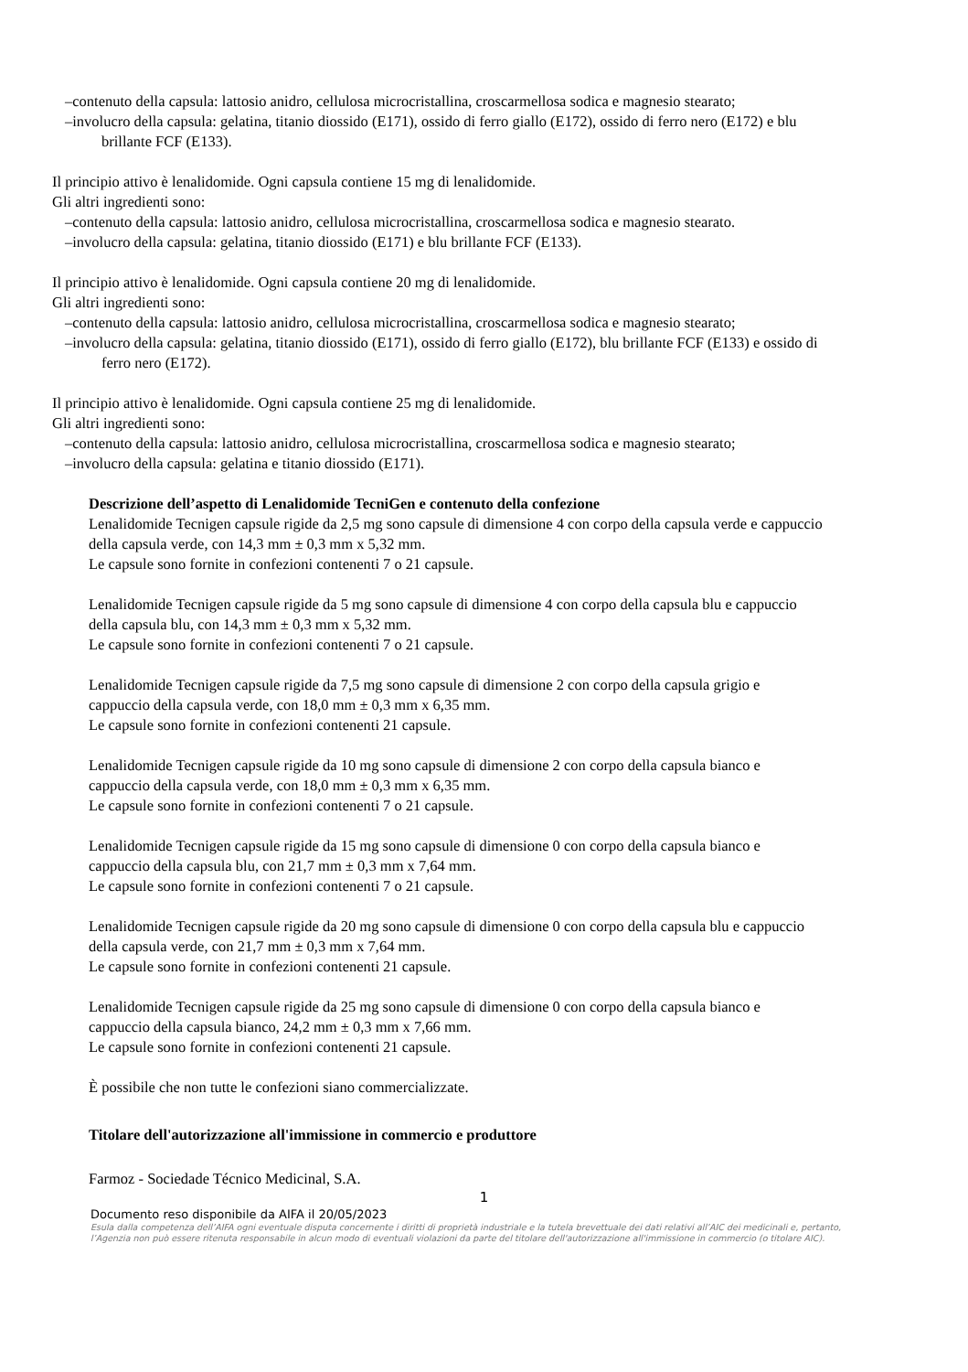–contenuto della capsula: lattosio anidro, cellulosa microcristallina, croscarmellosa sodica e magnesio stearato;
–involucro della capsula: gelatina, titanio diossido (E171), ossido di ferro giallo (E172), ossido di ferro nero (E172) e blu brillante FCF (E133).
Il principio attivo è lenalidomide. Ogni capsula contiene 15 mg di lenalidomide.
Gli altri ingredienti sono:
–contenuto della capsula: lattosio anidro, cellulosa microcristallina, croscarmellosa sodica e magnesio stearato.
–involucro della capsula: gelatina, titanio diossido (E171) e blu brillante FCF (E133).
Il principio attivo è lenalidomide. Ogni capsula contiene 20 mg di lenalidomide.
Gli altri ingredienti sono:
–contenuto della capsula: lattosio anidro, cellulosa microcristallina, croscarmellosa sodica e magnesio stearato;
–involucro della capsula: gelatina, titanio diossido (E171), ossido di ferro giallo (E172), blu brillante FCF (E133) e ossido di ferro nero (E172).
Il principio attivo è lenalidomide. Ogni capsula contiene 25 mg di lenalidomide.
Gli altri ingredienti sono:
–contenuto della capsula: lattosio anidro, cellulosa microcristallina, croscarmellosa sodica e magnesio stearato;
–involucro della capsula: gelatina e titanio diossido (E171).
Descrizione dell’aspetto di Lenalidomide TecniGen e contenuto della confezione
Lenalidomide Tecnigen capsule rigide da 2,5 mg sono capsule di dimensione 4 con corpo della capsula verde e cappuccio della capsula verde, con 14,3 mm ± 0,3 mm x 5,32 mm.
Le capsule sono fornite in confezioni contenenti 7 o 21 capsule.
Lenalidomide Tecnigen capsule rigide da 5 mg sono capsule di dimensione 4 con corpo della capsula blu e cappuccio della capsula blu, con 14,3 mm ± 0,3 mm x 5,32 mm.
Le capsule sono fornite in confezioni contenenti 7 o 21 capsule.
Lenalidomide Tecnigen capsule rigide da 7,5 mg sono capsule di dimensione 2 con corpo della capsula grigio e cappuccio della capsula verde, con 18,0 mm ± 0,3 mm x 6,35 mm.
Le capsule sono fornite in confezioni contenenti 21 capsule.
Lenalidomide Tecnigen capsule rigide da 10 mg sono capsule di dimensione 2 con corpo della capsula bianco e cappuccio della capsula verde, con 18,0 mm ± 0,3 mm x 6,35 mm.
Le capsule sono fornite in confezioni contenenti 7 o 21 capsule.
Lenalidomide Tecnigen capsule rigide da 15 mg sono capsule di dimensione 0 con corpo della capsula bianco e cappuccio della capsula blu, con 21,7 mm ± 0,3 mm x 7,64 mm.
Le capsule sono fornite in confezioni contenenti 7 o 21 capsule.
Lenalidomide Tecnigen capsule rigide da 20 mg sono capsule di dimensione 0 con corpo della capsula blu e cappuccio della capsula verde, con 21,7 mm ± 0,3 mm x 7,64 mm.
Le capsule sono fornite in confezioni contenenti 21 capsule.
Lenalidomide Tecnigen capsule rigide da 25 mg sono capsule di dimensione 0 con corpo della capsula bianco e cappuccio della capsula bianco, 24,2 mm ± 0,3 mm x 7,66 mm.
Le capsule sono fornite in confezioni contenenti 21 capsule.
È possibile che non tutte le confezioni siano commercializzate.
Titolare dell'autorizzazione all'immissione in commercio e produttore
Farmoz - Sociedade Técnico Medicinal, S.A.
1
Documento reso disponibile da AIFA il 20/05/2023
Esula dalla competenza dell’AIFA ogni eventuale disputa concernente i diritti di proprietà industriale e la tutela brevettuale dei dati relativi all’AIC dei medicinali e, pertanto, l’Agenzia non può essere ritenuta responsabile in alcun modo di eventuali violazioni da parte del titolare dell'autorizzazione all'immissione in commercio (o titolare AIC).